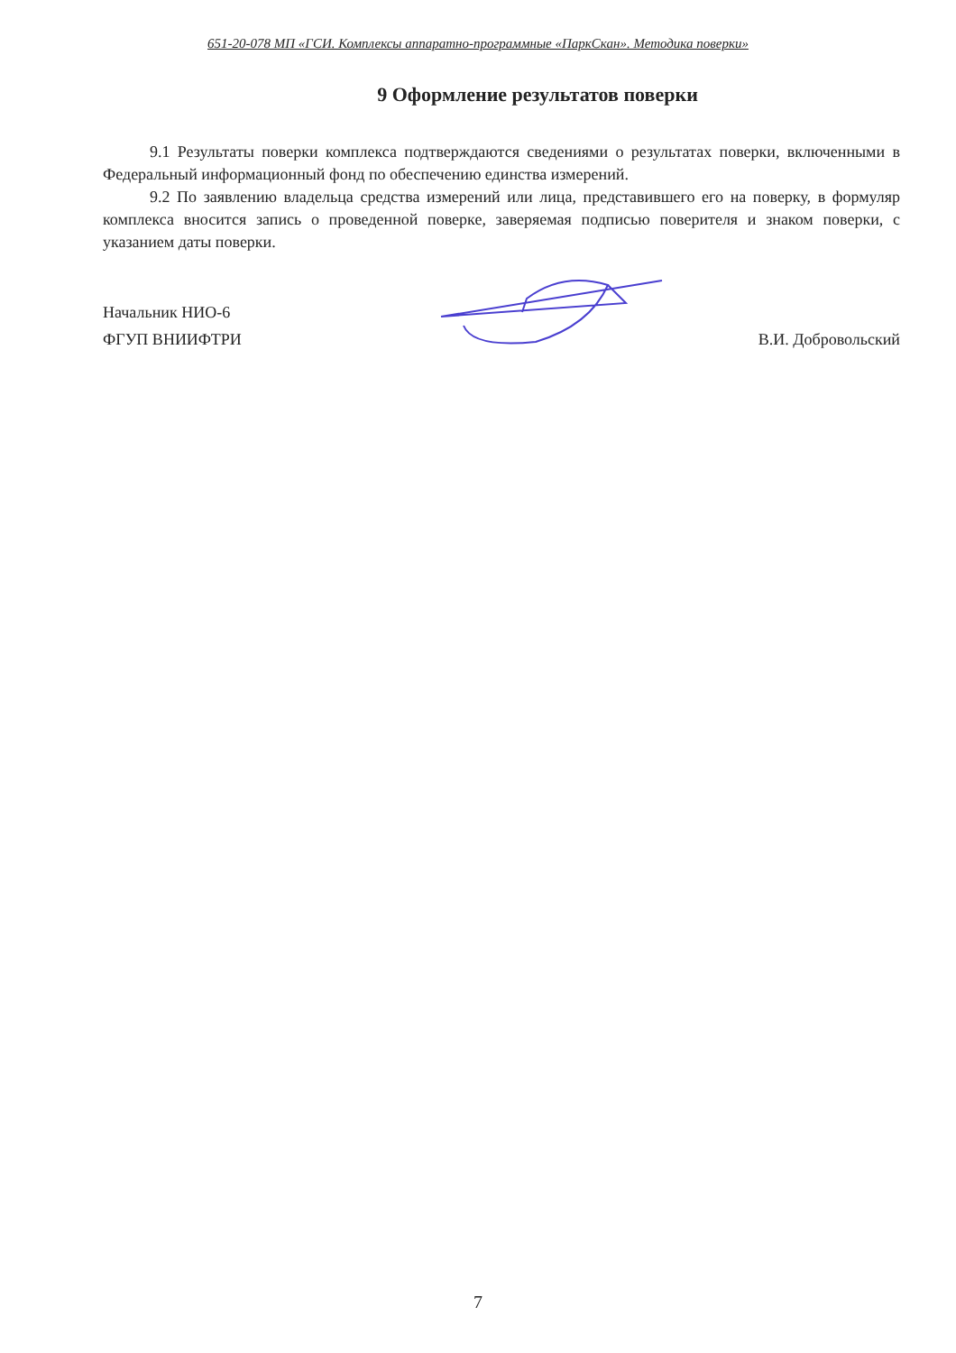651-20-078 МП «ГСИ. Комплексы аппаратно-программные «ПаркСкан». Методика поверки»
9 Оформление результатов поверки
9.1 Результаты поверки комплекса подтверждаются сведениями о результатах поверки, включенными в Федеральный информационный фонд по обеспечению единства измерений.
9.2 По заявлению владельца средства измерений или лица, представившего его на поверку, в формуляр комплекса вносится запись о проведенной поверке, заверяемая подписью поверителя и знаком поверки, с указанием даты поверки.
Начальник НИО-6
ФГУП ВНИИФТРИ
В.И. Добровольский
7